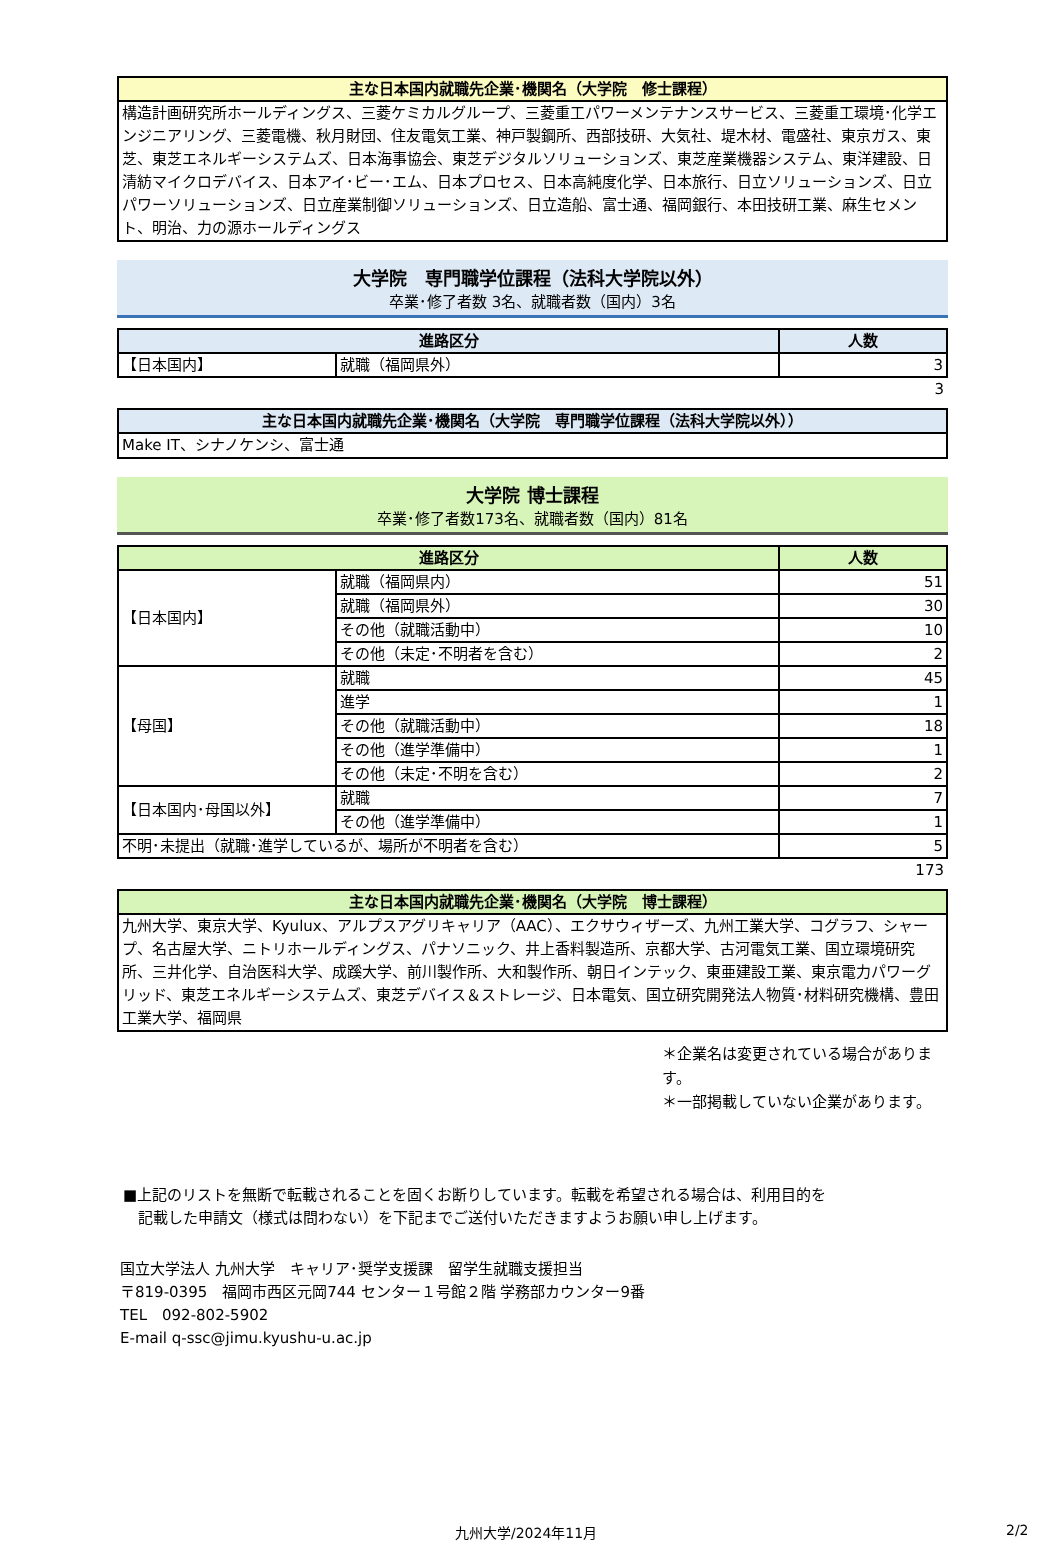| 主な日本国内就職先企業･機関名（大学院 修士課程） |
| --- |
構造計画研究所ホールディングス、三菱ケミカルグループ、三菱重工パワーメンテナンスサービス、三菱重工環境･化学エンジニアリング、三菱電機、秋月財団、住友電気工業、神戸製鋼所、西部技研、大気社、堤木材、電盛社、東京ガス、東芝、東芝エネルギーシステムズ、日本海事協会、東芝デジタルソリューションズ、東芝産業機器システム、東洋建設、日清紡マイクロデバイス、日本アイ･ビー･エム、日本プロセス、日本高純度化学、日本旅行、日立ソリューションズ、日立パワーソリューションズ、日立産業制御ソリューションズ、日立造船、富士通、福岡銀行、本田技研工業、麻生セメント、明治、力の源ホールディングス
大学院　専門職学位課程（法科大学院以外）
卒業･修了者数 3名、就職者数（国内）3名
| 進路区分 | | 人数 |
| --- | --- | --- |
| 【日本国内】 | 就職（福岡県外） | 3 |
3
| 主な日本国内就職先企業･機関名（大学院 専門職学位課程（法科大学院以外）） |
| --- |
Make IT、シナノケンシ、富士通
大学院 博士課程
卒業･修了者数173名、就職者数（国内）81名
| 進路区分 | | 人数 |
| --- | --- | --- |
| 【日本国内】 | 就職（福岡県内） | 51 |
| | 就職（福岡県外） | 30 |
| | その他（就職活動中） | 10 |
| | その他（未定･不明者を含む） | 2 |
| 【母国】 | 就職 | 45 |
| | 進学 | 1 |
| | その他（就職活動中） | 18 |
| | その他（進学準備中） | 1 |
| | その他（未定･不明を含む） | 2 |
| 【日本国内･母国以外】 | 就職 | 7 |
| | その他（進学準備中） | 1 |
| 不明･未提出（就職･進学しているが、場所が不明者を含む） | | 5 |
173
| 主な日本国内就職先企業･機関名（大学院 博士課程） |
| --- |
九州大学、東京大学、Kyulux、アルプスアグリキャリア（AAC）、エクサウィザーズ、九州工業大学、コグラフ、シャープ、名古屋大学、ニトリホールディングス、パナソニック、井上香料製造所、京都大学、古河電気工業、国立環境研究所、三井化学、自治医科大学、成蹊大学、前川製作所、大和製作所、朝日インテック、東亜建設工業、東京電力パワーグリッド、東芝エネルギーシステムズ、東芝デバイス＆ストレージ、日本電気、国立研究開発法人物質･材料研究機構、豊田工業大学、福岡県
＊企業名は変更されている場合があります。
＊一部掲載していない企業があります。
■上記のリストを無断で転載されることを固くお断りしています。転載を希望される場合は、利用目的を
　記載した申請文（様式は問わない）を下記までご送付いただきますようお願い申し上げます。
国立大学法人 九州大学　キャリア･奨学支援課　留学生就職支援担当
〒819-0395　福岡市西区元岡744 センター１号館２階 学務部カウンター9番
TEL　092-802-5902
E-mail q-ssc@jimu.kyushu-u.ac.jp
九州大学/2024年11月 2/2